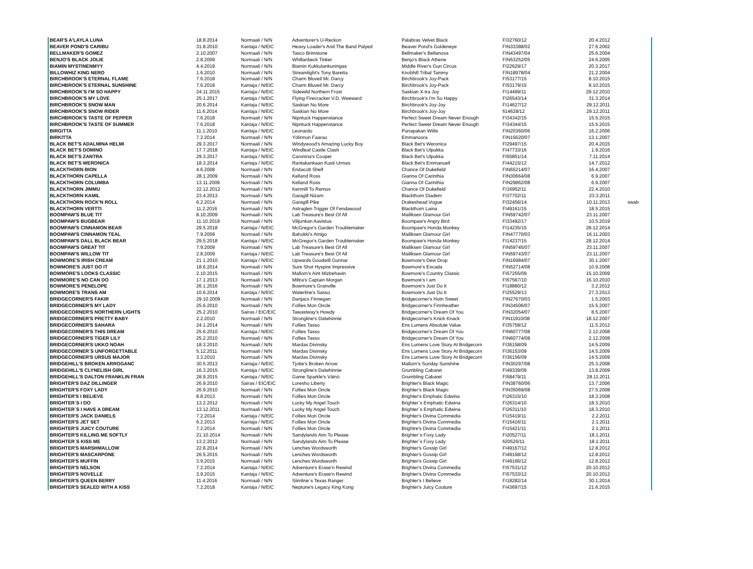| BEAR'S A'LAYLA LUNA | 18.8.2014 | Normaali / N/N | Adventurer's U-Reckon | Palabras Velvet Black | FI32760/12 | 20.4.2012 | |
| BEAVER POND'S CARIBU | 31.8.2010 | Kantaja / N/EIC | Heavy Loader's And The Band Palyed | Beaver Pond's Goldeneye | FIN33388/02 | 27.6.2002 | |
| BELLMAKER'S GOMEZ | 2.10.2007 | Normaali / N/N | Tasco Brimstone | Bellmaker's Bellanova | FIN43497/04 | 25.6.2004 | |
| BENJO'S BLACK JOLIE | 2.8.2009 | Normaali / N/N | Whillanbeck Tinker | Benjo's Black Athene | FIN53252/05 | 24.6.2005 | |
| BIAMIN MYSTINENMYY | 4.4.2019 | Normaali / N/N | Biamin Kukkulankuningas | Middle River's Gun Circus | FI22629/17 | 20.3.2017 | |
| BILLOWHIZ KING NERO | 1.6.2010 | Normaali / N/N | Streamlight's Tony Baretta | Knobhill Tribal Tammy | FIN18978/04 | 21.2.2004 | |
| BIRCHBROOK'S ETERNAL FLAME | 7.6.2018 | Normaali / N/N | Charm Bluveil Mr. Darcy | Birchbrook's Joy-Pack | FI53177/15 | 8.10.2015 | |
| BIRCHBROOK'S ETERNAL SUNSHINE | 7.6.2018 | Kantaja / N/EIC | Charm Bluveil Mr. Darcy | Birchbrook's Joy-Pack | FI53179/15 | 8.10.2015 | |
| BIRCHBROOK'S I'M SO HAPPY | 24.11.2015 | Kantaja / N/EIC | Sidewild Northern Frost | Saskian X-tra Joy | FI14499/11 | 29.12.2010 | |
| BIRCHBROOK'S MY LOVE | 25.1.2017 | Kantaja / N/EIC | Flying Firecracker V.D. Weeward | Birchbrook's I'm So Happy | FI26543/14 | 31.3.2014 | |
| BIRCHBROOK'S SNOW MAN | 20.6.2014 | Kantaja / N/EIC | Saskian No More | Birchbrook's Joy-Joy | FI14627/12 | 29.12.2011 | |
| BIRCHBROOK'S SNOW RIDER | 11.6.2014 | Kantaja / N/EIC | Saskian No More | Birchbrook's Joy-Joy | fi14628/12 | 29.12.2011 | |
| BIRCHBROOK'S TASTE OF PEPPER | 7.6.2018 | Normaali / N/N | Nipntuck Happenstance | Perfect Sweet Dream Never Enough | FI34342/15 | 15.5.2015 | |
| BIRCHBROOK'S TASTE OF SUMMER | 7.6.2018 | Kantaja / N/EIC | Nipntuck Happenstance | Perfect Sweet Dream Never Enough | FI34344/15 | 15.5.2015 | |
| BIRGITTA | 11.1.2010 | Kantaja / N/EIC | Leonardo | Punapakan Wiilis | FIN20360/06 | 16.2.2006 | |
| BIRKITTA | 7.2.2014 | Normaali / N/N | Yölinnun Faarao | Emmanoora | FIN15620/07 | 13.1.2007 | |
| BLACK BET'S ADALMINA HELMI | 29.3.2017 | Normaali / N/N | Windywood's Amazing Lucky Boy | Black Bet's Weronica | FI29497/15 | 20.4.2015 | |
| BLACK BET'S DOMINO | 17.7.2018 | Kantaja / N/EIC | Windleaf Castle Clash | Black Bet's Ulpukka | FI47733/16 | 1.9.2016 | |
| BLACK BET'S ZANTRA | 29.3.2017 | Kantaja / N/EIC | Caronina's Cooper | Black Bet's Ulpukka | FI55851/14 | 7.11.2014 | |
| BLACK BET'S WERONICA | 18.3.2014 | Kantaja / N/EIC | Rantakankaan Kusti Urmas | Black Bet's Emmanuell | FI44215/12 | 14.7.2012 | |
| BLACKTHORN BION | 4.6.2008 | Normaali / N/N | Endacott Shelf | Chance Of Dukefield | FIN55214/07 | 16.4.2007 | |
| BLACKTHORN CAPELLA | 28.1.2009 | Normaali / N/N | Kelland Ross | Gianna Of Carinthia | FIN30664/08 | 6.9.2007 | |
| BLACKTHORN COLUMBA | 13.11.2009 | Normaali / N/N | Kelland Ross | Gianna Of Carinthia | FIN29862/08 | 6.9.2007 | |
| BLACKTHORN JIMMU | 22.12.2012 | Normaali / N/N | Kenmill To Remus | Chance Of Dukefield | FI16952/11 | 22.4.2010 | |
| BLACKTHORN KAMIL | 23.4.2013 | Normaali / N/N | Garagill Nizam | Blackthorn Diadem | FI37702/11 | 23.3.2011 | |
| BLACKTHORN ROCK'N ROLL | 6.2.2014 | Normaali / N/N | Garagill Pike | Drakeshead Vogue | FI32456/14 | 10.11.2013 | swab |
| BLACKTHORN VERTTI | 11.2.2016 | Normaali / N/N | Astraglen Trigger Of Fendawood | Blackthorn Laina | FI49161/15 | 18.5.2015 | |
| BOOMPAW'S BLUE TIT | 8.10.2009 | Normaali / N/N | Lab Treasure's Best Of All | Mailiksen Glamour Girl | FIN59742/07 | 23.11.2007 | |
| BOOMPAW'S BUGBEAR | 11.10.2019 | Normaali / N/N | Vilijonkan Aavistus | Boompaw's Angry Bird | FI33492/17 | 10.5.2019 | |
| BOOMPAW'S CINNAMON BEAR | 29.5.2018 | Kantaja / N/EIC | McGregor's Garden Troublemaker | Boompaw's Honda Monkey | FI14235/15 | 28.12.2014 | |
| BOOMPAW'S CINNAMON TEAL | 7.9.2009 | Normaali / N/N | Bahokki's Amigo | Mailiksen Glamour Girl | FIN47770/03 | 16.11.2003 | |
| BOOMPAW'S DALL BLACK BEAR | 29.5.2018 | Kantaja / N/EIC | McGregor's Garden Troublemaker | Boompaw's Honda Monkey | FI14237/15 | 28.12.2014 | |
| BOOMPAW'S GREAT TIT | 7.9.2009 | Normaali / N/N | Lab Treasure's Best Of All | Mailiksen Glamour Girl | FIN59745/07 | 23.11.2007 | |
| BOOMPAW'S WILLOW TIT | 2.8.2009 | Kantaja / N/EIC | Lab Treasure's Best Of All | Mailiksen Glamour Girl | FIN59743/07 | 23.11.2007 | |
| BOWMORE'S IRISH CREAM | 21.1.2010 | Kantaja / N/EIC | Upwards Goodwill Gunnar | Bowmore's Dew Drop | FIN16984/07 | 30.1.2007 | |
| BOWMORE'S JUST DO IT | 18.6.2014 | Normaali / N/N | Sure Shot Hyspire Impressive | Bowmore's Escada | FIN52714/08 | 10.9.2008 | |
| BOWMORE'S LOOKS CLASSIC | 2.10.2015 | Normaali / N/N | Mallorn's Aint Mizbehavin | Bowmore's Country Classic | FI57255/09 | 15.10.2009 | |
| BOWMORE'S NO CAN DO | 17.1.2013 | Normaali / N/N | Miltra's Captain Morgan | Bowmore's I am | FI57567/10 | 16.10.2010 | |
| BOWMORE'S PENELOPE | 26.1.2016 | Normaali / N/N | Bowmore's Granville | Bowmore's Just Do It | FI18880/12 | 3.2.2012 | |
| BOWMORE'S TRANS AM | 10.6.2014 | Kantaja / N/EIC | Waterline's Sasso | Bowmore's Just Do It | FI25529/13 | 27.3.2013 | |
| BRIDGECORNER'S FAKIR | 29.10.2009 | Normaali / N/N | Danjacs Finnegan | Bridgecorner's Hotn Sweet | FIN27670/03 | 1.5.2003 | |
| BRIDGECORNER'S MY LADY | 25.6.2010 | Normaali / N/N | Follies Mon Oncle | Bridgecorner's Finnheather | FIN34506/07 | 15.5.2007 | |
| BRIDGECORNER'S NORTHERN LIGHTS | 25.2.2010 | Sairas / EIC/EIC | Tawastway's Howdy | Bridgecorner's Dream Of You | FIN32054/07 | 8.5.2007 | |
| BRIDGECORNER'S PRETTY BABY | 2.2.2010 | Normaali / N/N | Strongline's Dalwhinnie | Bridgecorner's Knick Knack | FIN11910/08 | 18.12.2007 | |
| BRIDGECORNER'S SAHARA | 24.1.2014 | Normaali / N/N | Follies Tasso | Ens Lumens Absolute Value | FI35758/12 | 11.5.2012 | |
| BRIDGECORNER'S THIS DREAM | 25.6.2010 | Kantaja / N/EIC | Follies Tasso | Bridgecorner's Dream Of You | FIN60777/08 | 2.12.2008 | |
| BRIDGECORNER'S TIGER LILY | 25.2.2010 | Normaali / N/N | Follies Tasso | Bridgecorner's Dream Of You | FIN60774/08 | 2.12.2008 | |
| BRIDGECORNER'S UKKO NOAH | 18.3.2010 | Normaali / N/N | Mardas Divinsky | Ens Lumens Love Story At Bridgecorn | FI36158/09 | 14.5.2009 | |
| BRIDGECORNER´S UNFORGETTABLE | 5.12.2011 | Normaali / N/N | Mardas Divinsky | Ens Lumens Love Story At Bridgecorn | FI36153/09 | 14.5.2009 | |
| BRIDGECORNER'S URSUS MAJOR | 3.3.2010 | Normaali / N/N | Mardas Divinsky | Ens Lumens Love Story At Bridgecorn | FI36156/09 | 14.5.2009 | |
| BRIDGEHILL'S BROKEN ARROGANC | 30.5.2013 | Kantaja / N/EIC | Tjotte's Broken Arrow | Mallorn's Sunday Sunshine | FIN30297/08 | 25.3.2008 | |
| BRIDGEHILL'S CLYNELISH GIRL | 16.3.2015 | Kantaja / N/EIC | Strongline's Dalwhinnie | Grumbling Cabaret | FI49339/09 | 13.8.2009 | |
| BRIDGEHILL'S DALTON FRANKLIN FRAN | 28.9.2015 | Kantaja / N/EIC | Game Sparkle's Väinö | Grumbling Cabaret | FI58479/11 | 28.11.2011 | |
| BRIGHTER'S DAZ DILLINGER | 26.9.2010 | Sairas / EIC/EIC | Loresho Liberty | Brighter's Black Magic | FIN38760/06 | 13.7.2006 | |
| BRIGHTER'S FOXY LADY | 26.9.2010 | Normaali / N/N | Follies Mon Oncle | Brighter's Black Magic | FIN35069/08 | 27.5.2008 | |
| BRIGHTER'S I BELIEVE | 8.8.2013 | Normaali / N/N | Follies Mon Oncle | Brighter's Emphatic Edwina | FI26315/10 | 18.3.2008 | |
| BRIGHTER´S I DO | 13.2.2012 | Normaali / N/N | Lucky My Angel Touch | Brighter´s Emphatic Edwina | FI26314/10 | 18.3.2010 | |
| BRIGHTER´S I HAVE A DREAM | 13.12.2011 | Normaali / N/N | Lucky My Angel Touch | Brighter´s Emphatic Edwina | FI26311/10 | 18.3.2010 | |
| BRIGHTER'S JACK DANIELS | 7.2.2014 | Kantaja / N/EIC | Follies Mon Oncle | Brighter's Divina Commedia | FI15419/11 | 2.2.2011 | |
| BRIGHTER'S JET SET | 6.2.2013 | Kantaja / N/EIC | Follies Mon Oncle | Brighter's Divina Commedia | FI15416/11 | 2.1.2011 | |
| BRIGHTER'S JUICY COUTURE | 7.2.2014 | Normaali / N/N | Follies Mon Oncle | Brightre's Divina Commedia | FI15421/11 | 2.1.2011 | |
| BRIGHTER'S KILLING ME SOFTLY | 21.10.2014 | Normaali / N/N | Sandylands Aim To Please | Brighter´s Foxy Lady | FI20527/11 | 18.1.2011 | |
| BRIGHTER´S KISS ME | 13.2.2012 | Normaali / N/N | Sandylands Aim To Please | Brighter´s Foxy Lady | fi20526/11 | 18.1.2011 | |
| BRIGHTER'S MARSHMALLOW | 22.8.2014 | Normaali / N/N | Lenches Wordsworth | Brighter's Gossip Girl | FI49167/12 | 12.8.2012 | |
| BRIGHTER'S MASCARPONE | 26.5.2015 | Normaali / N/N | Lenches Wordsworth | Brighter's Gossip Girl | FI49168/12 | 12.8.2012 | |
| BRIGHTER'S MUFFIN | 3.9.2015 | Normaali / N/N | Lenches Wordsworth | Brighter's Gossip Girl | FI49166/12 | 12.8.2012 | |
| BRIGHTER'S NELSON | 7.2.2014 | Kantaja / N/EIC | Adventure's Erase'n Rewind | Brighter's Divina Commedia | FI57531/12 | 20.10.2012 | |
| BRIGHTER'S NOVELLE | 3.9.2015 | Kantaja / N/EIC | Adventure's Erase'n Rewind | Brighter's Divina Commedia | FI57533/12 | 20.10.2012 | |
| BRIGHTER'S QUEEN BERRY | 11.4.2016 | Normaali / N/N | Siimline´s Texas Ranger | Brighter's I Believe | FI18282/14 | 30.1.2014 | |
| BRIGHTER'S SEALED WITH A KISS | 7.2.2018 | Kantaja / N/EIC | Neptune's Legacy King Kong | Brighter's Juicy Couture | FI43697/15 | 21.6.2015 | |